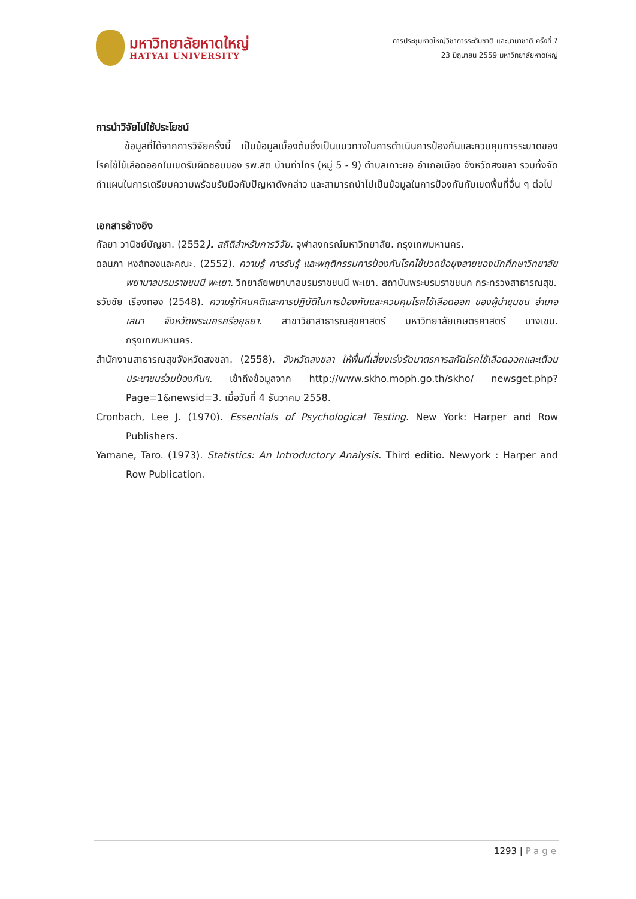มหาวิทยาลัยหาดใหญ่
HATYAI UNIVERSITY
การประชุมหาดใหญ่วิชาการระดับชาติ และนานาชาติ ครั้งที่ 7
23 มิถุนายน 2559 มหาวิทยาลัยหาดใหญ่
การนำวิจัยไปใช้ประโยชน์
   ข้อมูลที่ได้จากการวิจัยครั้งนี้ เป็นข้อมูลเบื้องต้นซึ่งเป็นแนวทางในการดำเนินการป้องกันและควบคุมการระบาดของโรคไข้ไข้เลือดออกในเขตรับผิดชอบของ รพ.สต บ้านท่าไทร (หมู่ 5 - 9) ตำบลเกาะยอ อำเภอเมือง จังหวัดสงขลา รวมทั้งจัดทำแผนในการเตรียมความพร้อมรับมือกับปัญหาดังกล่าว และสามารถนำไปเป็นข้อมูลในการป้องกันกับเขตพื้นที่อื่น ๆ ต่อไป
เอกสารอ้างอิง
กัลยา วานิชย์บัญชา. (2552). สถิติสำหรับการวิจัย. จุฬาลงกรณ์มหาวิทยาลัย. กรุงเทพมหานคร.
ดลนภา หงส์ทองและคณะ. (2552). ความรู้ การรับรู้ และพฤติกรรมการป้องกันโรคไข้ปวดข้อยุงลายของนักศึกษาวิทยาลัยพยาบาลบรมราชชนนี พะเยา. วิทยาลัยพยาบาลบรมราชชนนี พะเยา. สถาบันพระบรมราชชนก กระทรวงสาธารณสุข.
ธวัชชัย เรืองทอง (2548). ความรู้ทัศนคติและการปฏิบัติในการป้องกันและควบคุมโรคไข้เลือดออก ของผู้นำชุมชน อำเภอเสนา จังหวัดพระนครศรีอยุธยา. สาขาวิชาสาธารณสุขศาสตร์ มหาวิทยาลัยเกษตรศาสตร์ บางเขน. กรุงเทพมหานคร.
สำนักงานสาธารณสุขจังหวัดสงขลา. (2558). จังหวัดสงขลา ให้พื้นที่เสี่ยงเร่งรัดมาตรการสกัดโรคไข้เลือดออกและเตือนประชาชนร่วมป้องกันฯ. เข้าถึงข้อมูลจาก http://www.skho.moph.go.th/skho/ newsget.php?Page=1&newsid=3. เมื่อวันที่ 4 ธันวาคม 2558.
Cronbach, Lee J. (1970). Essentials of Psychological Testing. New York: Harper and Row Publishers.
Yamane, Taro. (1973). Statistics: An Introductory Analysis. Third editio. Newyork : Harper and Row Publication.
1293 | Page